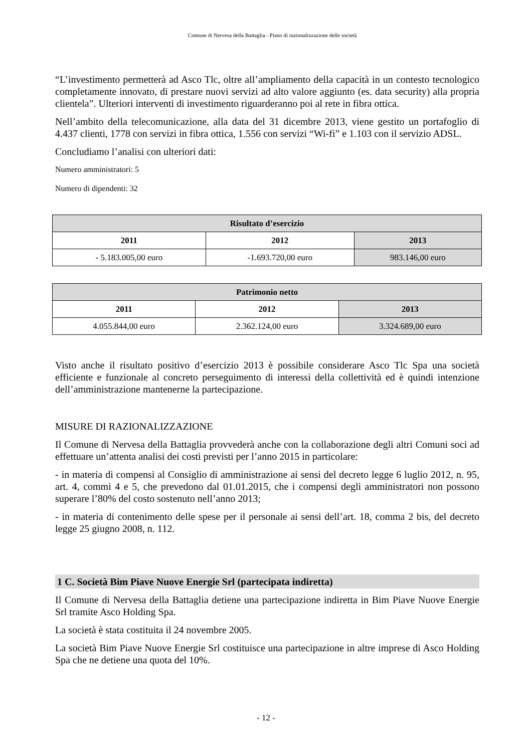Comune di Nervesa della Battaglia - Piano di razionalizzazione delle società
“L’investimento permetterà ad Asco Tlc, oltre all’ampliamento della capacità in un contesto tecnologico completamente innovato, di prestare nuovi servizi ad alto valore aggiunto (es. data security) alla propria clientela”. Ulteriori interventi di investimento riguarderanno poi al rete in fibra ottica.
Nell’ambito della telecomunicazione, alla data del 31 dicembre 2013, viene gestito un portafoglio di 4.437 clienti, 1778 con servizi in fibra ottica, 1.556 con servizi “Wi-fi” e 1.103 con il servizio ADSL.
Concludiamo l’analisi con ulteriori dati:
Numero amministratori: 5
Numero di dipendenti: 32
| Risultato d’esercizio | | |
| --- | --- | --- |
| 2011 | 2012 | 2013 |
| - 5.183.005,00 euro | -1.693.720,00 euro | 983.146,00 euro |
| Patrimonio netto | | |
| --- | --- | --- |
| 2011 | 2012 | 2013 |
| 4.055.844,00 euro | 2.362.124,00 euro | 3.324.689,00 euro |
Visto anche il risultato positivo d’esercizio 2013 è possibile considerare Asco Tlc Spa una società efficiente e funzionale al concreto perseguimento di interessi della collettività ed è quindi intenzione dell’amministrazione mantenerne la partecipazione.
MISURE DI RAZIONALIZZAZIONE
Il Comune di Nervesa della Battaglia provvederà anche con la collaborazione degli altri Comuni soci ad effettuare un’attenta analisi dei costi previsti per l’anno 2015 in particolare:
- in materia di compensi al Consiglio di amministrazione ai sensi del decreto legge 6 luglio 2012, n. 95, art. 4, commi 4 e 5, che prevedono dal 01.01.2015, che i compensi degli amministratori non possono superare l’80% del costo sostenuto nell’anno 2013;
- in materia di contenimento delle spese per il personale ai sensi dell’art. 18, comma 2 bis, del decreto legge 25 giugno 2008, n. 112.
1 C. Società Bim Piave Nuove Energie Srl (partecipata indiretta)
Il Comune di Nervesa della Battaglia detiene una partecipazione indiretta in Bim Piave Nuove Energie Srl tramite Asco Holding Spa.
La società è stata costituita il 24 novembre 2005.
La società Bim Piave Nuove Energie Srl costituisce una partecipazione in altre imprese di Asco Holding Spa che ne detiene una quota del 10%.
- 12 -